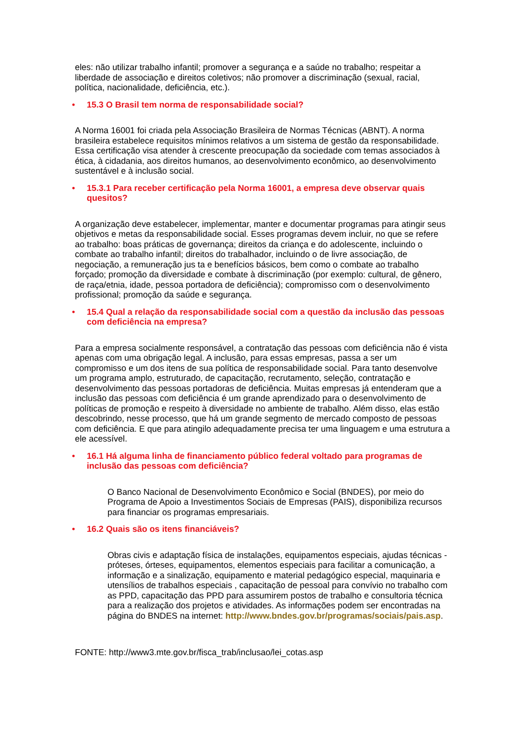eles: não utilizar trabalho infantil; promover a segurança e a saúde no trabalho; respeitar a liberdade de associação e direitos coletivos; não promover a discriminação (sexual, racial, política, nacionalidade, deficiência, etc.).
• 15.3 O Brasil tem norma de responsabilidade social?
A Norma 16001 foi criada pela Associação Brasileira de Normas Técnicas (ABNT). A norma brasileira estabelece requisitos mínimos relativos a um sistema de gestão da responsabilidade. Essa certificação visa atender à crescente preocupação da sociedade com temas associados à ética, à cidadania, aos direitos humanos, ao desenvolvimento econômico, ao desenvolvimento sustentável e à inclusão social.
• 15.3.1 Para receber certificação pela Norma 16001, a empresa deve observar quais quesitos?
A organização deve estabelecer, implementar, manter e documentar programas para atingir seus objetivos e metas da responsabilidade social. Esses programas devem incluir, no que se refere ao trabalho: boas práticas de governança; direitos da criança e do adolescente, incluindo o combate ao trabalho infantil; direitos do trabalhador, incluindo o de livre associação, de negociação, a remuneração jus ta e benefícios básicos, bem como o combate ao trabalho forçado; promoção da diversidade e combate à discriminação (por exemplo: cultural, de gênero, de raça/etnia, idade, pessoa portadora de deficiência); compromisso com o desenvolvimento profissional; promoção da saúde e segurança.
• 15.4 Qual a relação da responsabilidade social com a questão da inclusão das pessoas com deficiência na empresa?
Para a empresa socialmente responsável, a contratação das pessoas com deficiência não é vista apenas com uma obrigação legal. A inclusão, para essas empresas, passa a ser um compromisso e um dos itens de sua política de responsabilidade social. Para tanto desenvolve um programa amplo, estruturado, de capacitação, recrutamento, seleção, contratação e desenvolvimento das pessoas portadoras de deficiência. Muitas empresas já entenderam que a inclusão das pessoas com deficiência é um grande aprendizado para o desenvolvimento de políticas de promoção e respeito à diversidade no ambiente de trabalho. Além disso, elas estão descobrindo, nesse processo, que há um grande segmento de mercado composto de pessoas com deficiência. E que para atingilo adequadamente precisa ter uma linguagem e uma estrutura a ele acessível.
• 16.1 Há alguma linha de financiamento público federal voltado para programas de inclusão das pessoas com deficiência?
O Banco Nacional de Desenvolvimento Econômico e Social (BNDES), por meio do Programa de Apoio a Investimentos Sociais de Empresas (PAIS), disponibiliza recursos para financiar os programas empresariais.
• 16.2 Quais são os itens financiáveis?
Obras civis e adaptação física de instalações, equipamentos especiais, ajudas técnicas - próteses, órteses, equipamentos, elementos especiais para facilitar a comunicação, a informação e a sinalização, equipamento e material pedagógico especial, maquinaria e utensílios de trabalhos especiais , capacitação de pessoal para convívio no trabalho com as PPD, capacitação das PPD para assumirem postos de trabalho e consultoria técnica para a realização dos projetos e atividades. As informações podem ser encontradas na página do BNDES na internet: http://www.bndes.gov.br/programas/sociais/pais.asp.
FONTE: http://www3.mte.gov.br/fisca_trab/inclusao/lei_cotas.asp